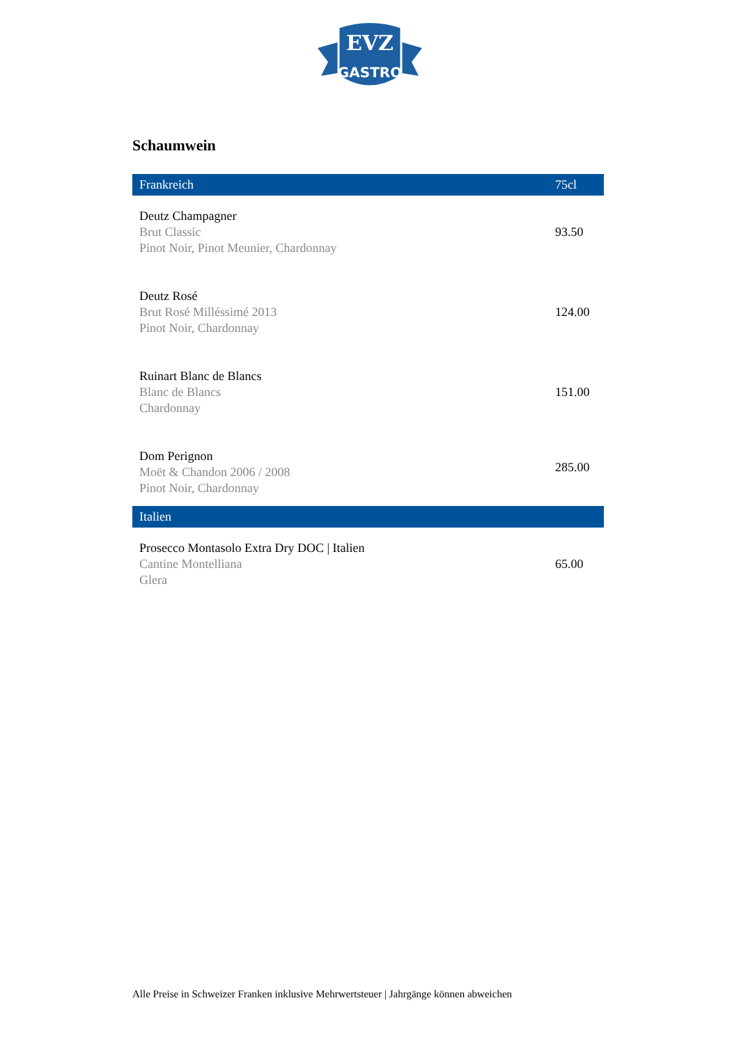EVZ
GASTRO
Schaumwein
| Frankreich | 75cl |
| --- | --- |
| Deutz Champagner Brut Classic Pinot Noir, Pinot Meunier, Chardonnay | 93.50 |
| Deutz Rosé Brut Rosé Milléssimé 2013 Pinot Noir, Chardonnay | 124.00 |
| Ruinart Blanc de Blancs Blanc de Blancs Chardonnay | 151.00 |
| Dom Perignon Moët & Chandon 2006 / 2008 Pinot Noir, Chardonnay | 285.00 |
| Italien | |
| Prosecco Montasolo Extra Dry DOC / Italien Cantine Montelliana Glera | 65.00 |
Alle Preise in Schweizer Franken inklusive Mehrwertsteuer | Jahrgänge können abweichen